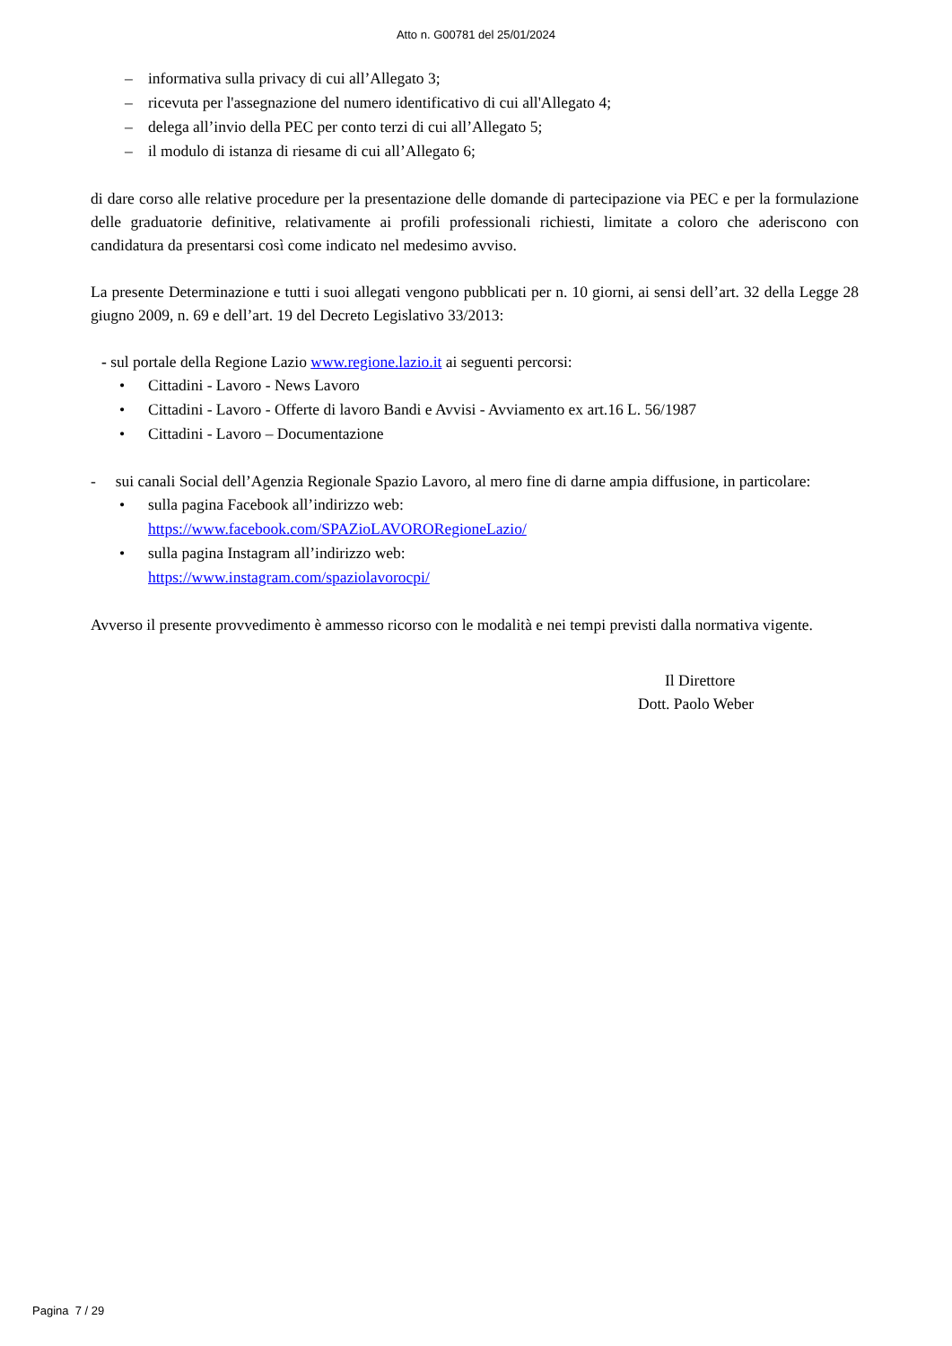Atto n. G00781 del 25/01/2024
– informativa sulla privacy di cui all’Allegato 3;
– ricevuta per l'assegnazione del numero identificativo di cui all'Allegato 4;
– delega all’invio della PEC per conto terzi di cui all’Allegato 5;
– il modulo di istanza di riesame di cui all’Allegato 6;
di dare corso alle relative procedure per la presentazione delle domande di partecipazione via PEC e per la formulazione delle graduatorie definitive, relativamente ai profili professionali richiesti, limitate a coloro che aderiscono con candidatura da presentarsi così come indicato nel medesimo avviso.
La presente Determinazione e tutti i suoi allegati vengono pubblicati per n. 10 giorni, ai sensi dell’art. 32 della Legge 28 giugno 2009, n. 69 e dell’art. 19 del Decreto Legislativo 33/2013:
- sul portale della Regione Lazio www.regione.lazio.it ai seguenti percorsi:
• Cittadini - Lavoro - News Lavoro
• Cittadini - Lavoro - Offerte di lavoro Bandi e Avvisi - Avviamento ex art.16 L. 56/1987
• Cittadini - Lavoro – Documentazione
- sui canali Social dell’Agenzia Regionale Spazio Lavoro, al mero fine di darne ampia diffusione, in particolare:
• sulla pagina Facebook all’indirizzo web:
https://www.facebook.com/SPAZioLAVORORegioneLazio/
• sulla pagina Instagram all’indirizzo web:
https://www.instagram.com/spaziolavorocpi/
Avverso il presente provvedimento è ammesso ricorso con le modalità e nei tempi previsti dalla normativa vigente.
Il Direttore
Dott. Paolo Weber
Pagina 7 / 29